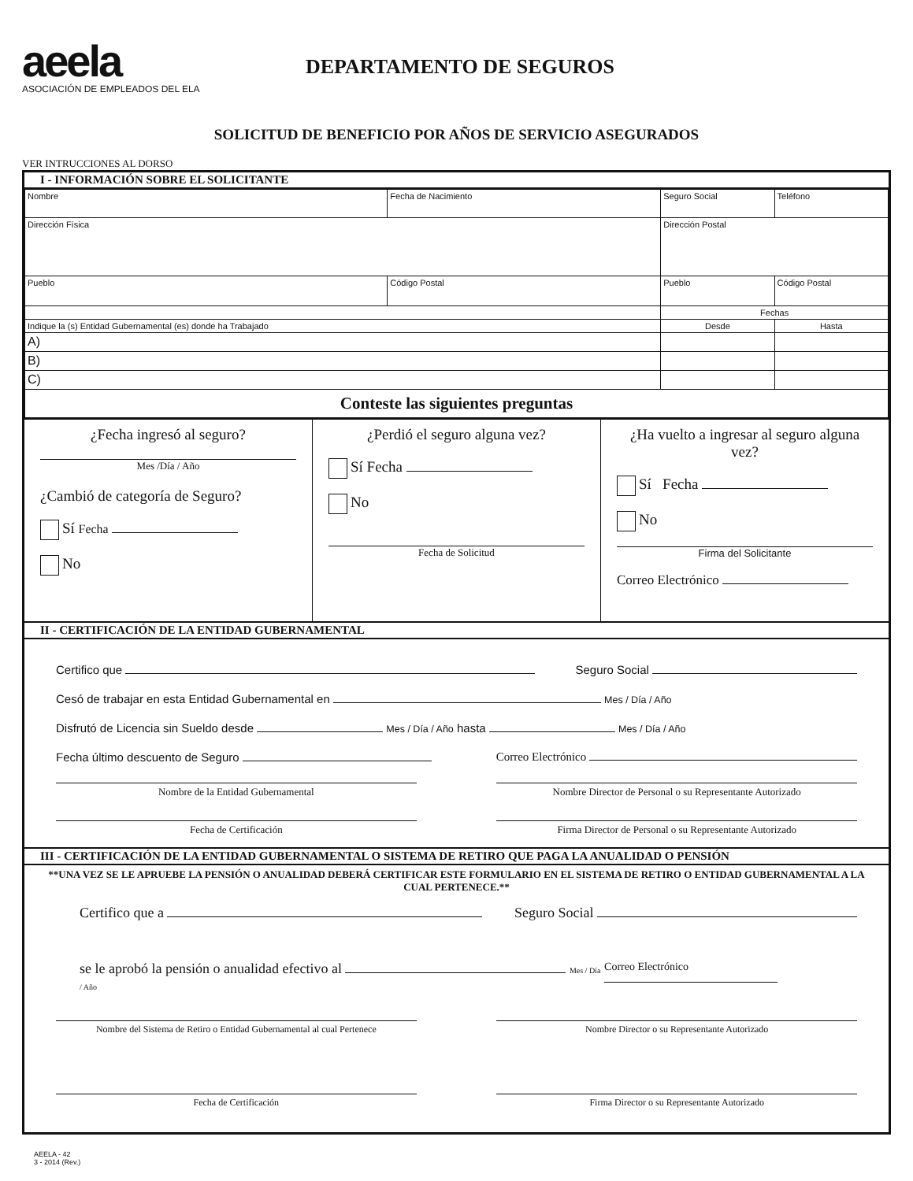aeela
ASOCIACIÓN DE EMPLEADOS DEL ELA
DEPARTAMENTO DE SEGUROS
SOLICITUD DE BENEFICIO POR AÑOS DE SERVICIO ASEGURADOS
VER INTRUCCIONES AL DORSO
I - INFORMACIÓN SOBRE EL SOLICITANTE
| Nombre | | Fecha de Nacimiento | | Seguro Social | Teléfono |
| Dirección Física | | | Dirección Postal | | |
| Pueblo | Código Postal | | Pueblo | | Código Postal |
| | | | Fechas | | |
| Indique la (s) Entidad Gubernamental (es) donde ha Trabajado | | | Desde | | Hasta |
| A) | | | | | |
| B) | | | | | |
| C) | | | | | |
| Conteste las siguientes preguntas | | | | | |
¿Fecha ingresó al seguro?
Mes /Día / Año
¿Cambió de categoría de Seguro?
Sí Fecha
No
¿Perdió el seguro alguna vez?
Sí Fecha
No
Fecha de Solicitud
¿Ha vuelto a ingresar al seguro alguna vez?
Sí Fecha
No
Firma del Solicitante
Correo Electrónico
II - CERTIFICACIÓN DE LA ENTIDAD GUBERNAMENTAL
Certifico que Seguro Social
Cesó de trabajar en esta Entidad Gubernamental en Mes / Día / Año
Disfrutó de Licencia sin Sueldo desde Mes / Día / Año hasta Mes / Día / Año
Fecha último descuento de Seguro Correo Electrónico
Nombre de la Entidad Gubernamental
Nombre Director de Personal o su Representante Autorizado
Fecha de Certificación Firma Director de Personal o su Representante Autorizado
III - CERTIFICACIÓN DE LA ENTIDAD GUBERNAMENTAL O SISTEMA DE RETIRO QUE PAGA LA ANUALIDAD O PENSIÓN
**UNA VEZ SE LE APRUEBE LA PENSIÓN O ANUALIDAD DEBERÁ CERTIFICAR ESTE FORMULARIO EN EL SISTEMA DE RETIRO O ENTIDAD GUBERNAMENTAL A LA CUAL PERTENECE.**
Certifico que a Seguro Social
se le aprobó la pensión o anualidad efectivo al Mes / Día / Año Correo Electrónico
Nombre del Sistema de Retiro o Entidad Gubernamental al cual Pertenece
Nombre Director o su Representante Autorizado
Fecha de Certificación Firma Director o su Representante Autorizado
AEELA - 42
3 - 2014 (Rev.)